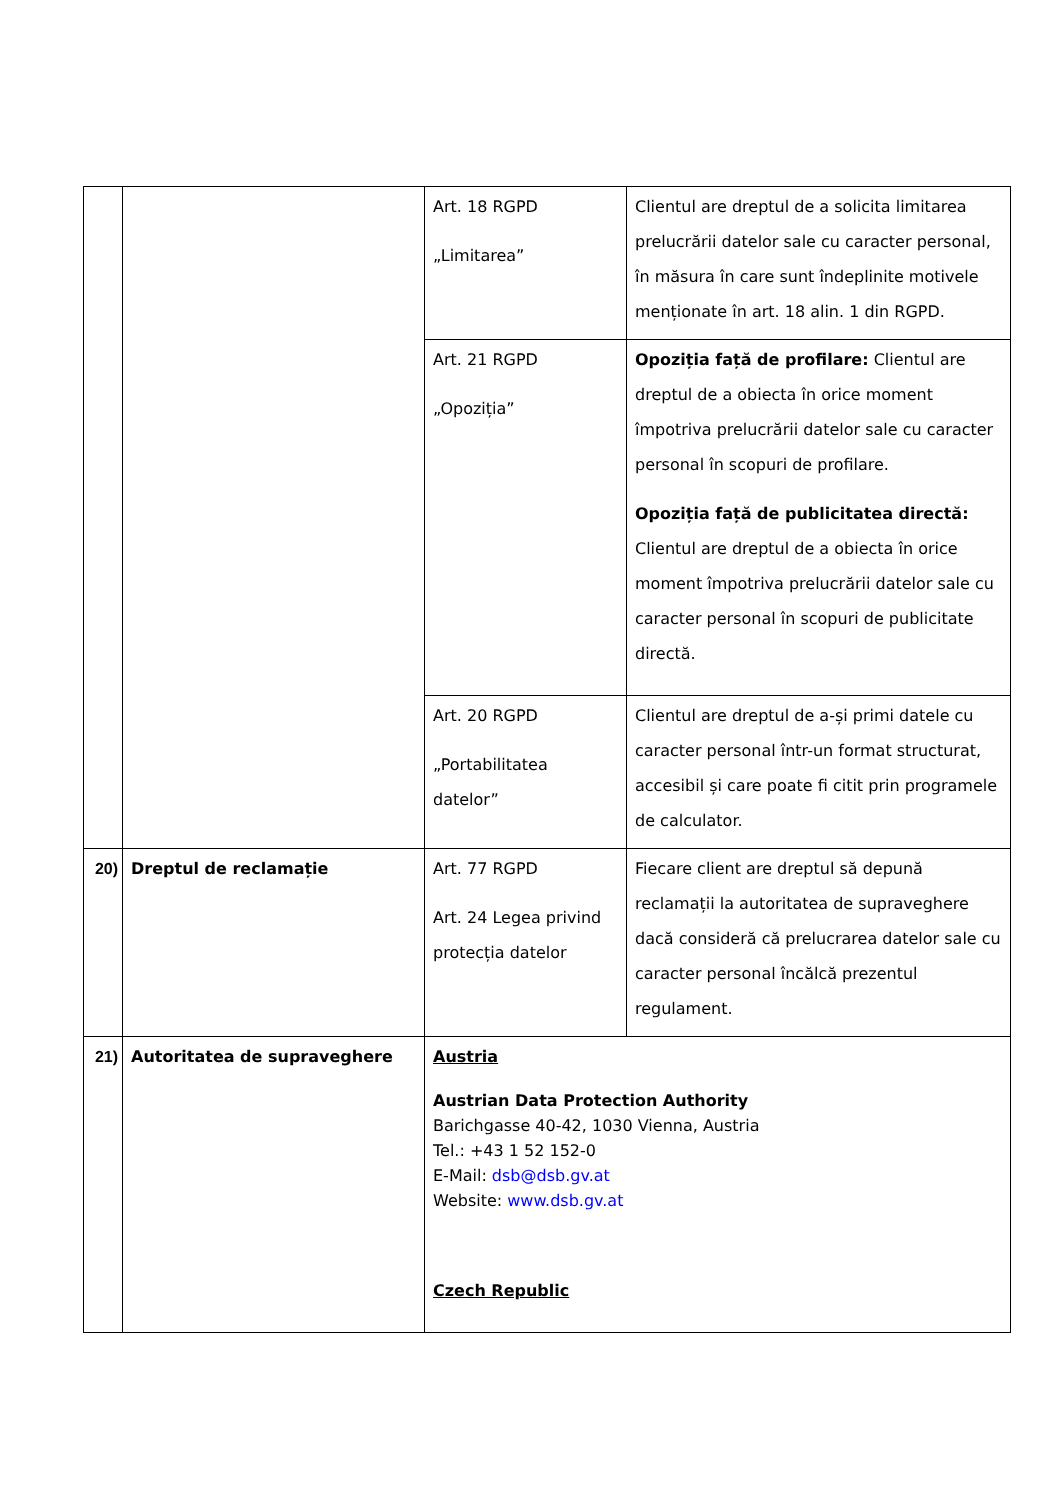| | | Art. 18 RGPD „Limitarea” | Clientul are dreptul de a solicita limitarea prelucrării datelor sale cu caracter personal, în măsura în care sunt îndeplinite motivele menționate în art. 18 alin. 1 din RGPD. |
| | | Art. 21 RGPD „Opoziția” | Opoziția față de profilare: Clientul are dreptul de a obiecta în orice moment împotriva prelucrării datelor sale cu caracter personal în scopuri de profilare. Opoziția față de publicitatea directă: Clientul are dreptul de a obiecta în orice moment împotriva prelucrării datelor sale cu caracter personal în scopuri de publicitate directă. |
| | | Art. 20 RGPD „Portabilitatea datelor” | Clientul are dreptul de a-și primi datele cu caracter personal într-un format structurat, accesibil și care poate fi citit prin programele de calculator. |
| 20) | Dreptul de reclamație | Art. 77 RGPD Art. 24 Legea privind protecția datelor | Fiecare client are dreptul să depună reclamații la autoritatea de supraveghere dacă consideră că prelucrarea datelor sale cu caracter personal încălcă prezentul regulament. |
| 21) | Autoritatea de supraveghere | Austria Austrian Data Protection Authority Barichgasse 40-42, 1030 Vienna, Austria Tel.: +43 1 52 152-0 E-Mail: dsb@dsb.gv.at Website: www.dsb.gv.at Czech Republic | |